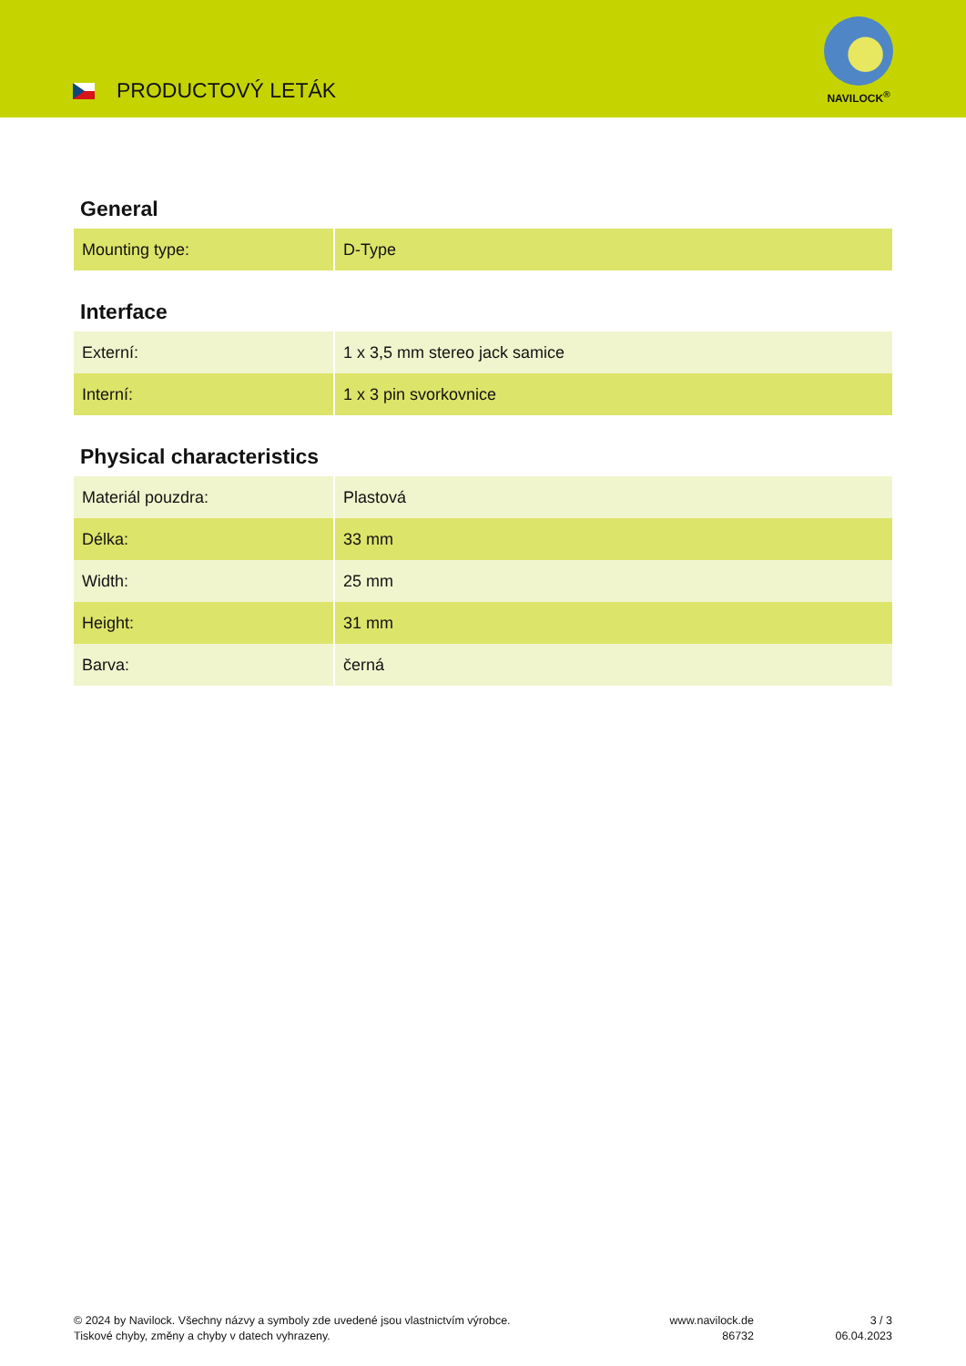PRODUCTOVÝ LETÁK
NAVILOCK<sup>®</sup>
General
| Mounting type: | D-Type |
Interface
| Externí: | 1 x 3,5 mm stereo jack samice |
| Interní: | 1 x 3 pin svorkovnice |
Physical characteristics
| Materiál pouzdra: | Plastová |
| Délka: | 33 mm |
| Width: | 25 mm |
| Height: | 31 mm |
| Barva: | černá |
© 2024 by Navilock. Všechny názvy a symboly zde uvedené jsou vlastnictvím výrobce.
Tiskové chyby, změny a chyby v datech vyhrazeny.
www.navilock.de
86732
3 / 3
06.04.2023